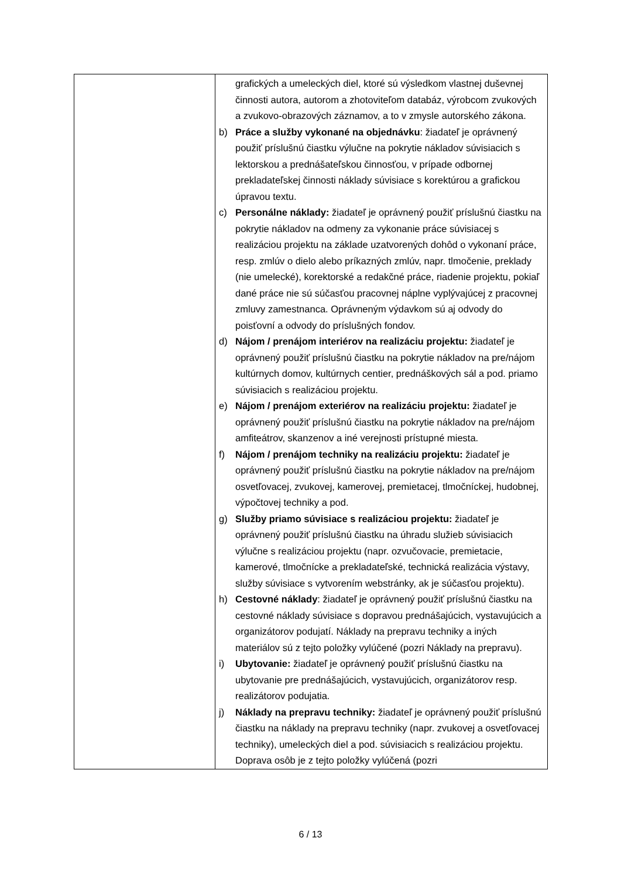| | grafických a umeleckých diel, ktoré sú výsledkom vlastnej duševnej činnosti autora, autorom a zhotoviteľom databáz, výrobcom zvukových a zvukovo-obrazových záznamov, a to v zmysle autorského zákona. b) Práce a služby vykonané na objednávku : žiadateľ je oprávnený použiť príslušnú čiastku výlučne na pokrytie nákladov súvisiacich s lektorskou a prednášateľskou činnosťou, v prípade odbornej prekladateľskej činnosti náklady súvisiace s korektúrou a grafickou úpravou textu. c) Personálne náklady: žiadateľ je oprávnený použiť príslušnú čiastku na pokrytie nákladov na odmeny za vykonanie práce súvisiacej s realizáciou projektu na základe uzatvorených dohôd o vykonaní práce, resp. zmlúv o dielo alebo príkazných zmlúv, napr. tlmočenie, preklady (nie umelecké), korektorské a redakčné práce, riadenie projektu, pokiaľ dané práce nie sú súčasťou pracovnej náplne vyplývajúcej z pracovnej zmluvy zamestnanca. Oprávneným výdavkom sú aj odvody do poisťovní a odvody do príslušných fondov. d) Nájom / prenájom interiérov na realizáciu projektu: žiadateľ je oprávnený použiť príslušnú čiastku na pokrytie nákladov na pre/nájom kultúrnych domov, kultúrnych centier, prednáškových sál a pod. priamo súvisiacich s realizáciou projektu. e) Nájom / prenájom exteriérov na realizáciu projektu: žiadateľ je oprávnený použiť príslušnú čiastku na pokrytie nákladov na pre/nájom amfiteátrov, skanzenov a iné verejnosti prístupné miesta. f) Nájom / prenájom techniky na realizáciu projektu: žiadateľ je oprávnený použiť príslušnú čiastku na pokrytie nákladov na pre/nájom osvetľovacej, zvukovej, kamerovej, premietacej, tlmočníckej, hudobnej, výpočtovej techniky a pod. g) Služby priamo súvisiace s realizáciou projektu: žiadateľ je oprávnený použiť príslušnú čiastku na úhradu služieb súvisiacich výlučne s realizáciou projektu (napr. ozvučovacie, premietacie, kamerové, tlmočnícke a prekladateľské, technická realizácia výstavy, služby súvisiace s vytvorením webstránky, ak je súčasťou projektu). h) Cestovné náklady : žiadateľ je oprávnený použiť príslušnú čiastku na cestovné náklady súvisiace s dopravou prednášajúcich, vystavujúcich a organizátorov podujatí. Náklady na prepravu techniky a iných materiálov sú z tejto položky vylúčené (pozri Náklady na prepravu). i) Ubytovanie: žiadateľ je oprávnený použiť príslušnú čiastku na ubytovanie pre prednášajúcich, vystavujúcich, organizátorov resp. realizátorov podujatia. j) Náklady na prepravu techniky: žiadateľ je oprávnený použiť príslušnú čiastku na náklady na prepravu techniky (napr. zvukovej a osvetľovacej techniky), umeleckých diel a pod. súvisiacich s realizáciou projektu. Doprava osôb je z tejto položky vylúčená (pozri |
6 / 13